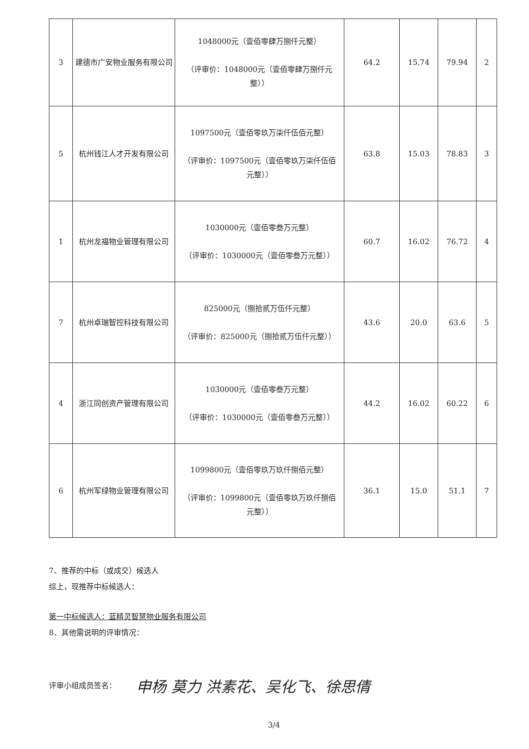| 3 | 建德市广安物业服务有限公司 | 1048000元（壹佰零肆万捌仟元整） （评审价：1048000元（壹佰零肆万捌仟元整）） | 64.2 | 15.74 | 79.94 | 2 |
| 5 | 杭州钱江人才开发有限公司 | 1097500元（壹佰零玖万柒仟伍佰元整） （评审价：1097500元（壹佰零玖万柒仟伍佰元整）） | 63.8 | 15.03 | 78.83 | 3 |
| 1 | 杭州龙福物业管理有限公司 | 1030000元（壹佰零叁万元整） （评审价：1030000元（壹佰零叁万元整）） | 60.7 | 16.02 | 76.72 | 4 |
| 7 | 杭州卓瑞智控科技有限公司 | 825000元（捌拾贰万伍仟元整） （评审价：825000元（捌拾贰万伍仟元整）） | 43.6 | 20.0 | 63.6 | 5 |
| 4 | 浙江同创资产管理有限公司 | 1030000元（壹佰零叁万元整） （评审价：1030000元（壹佰零叁万元整）） | 44.2 | 16.02 | 60.22 | 6 |
| 6 | 杭州军绿物业管理有限公司 | 1099800元（壹佰零玖万玖仟捌佰元整） （评审价：1099800元（壹佰零玖万玖仟捌佰元整）） | 36.1 | 15.0 | 51.1 | 7 |
7、推荐的中标（或成交）候选人
综上，现推荐中标候选人：
第一中标候选人：蓝精灵智慧物业服务有限公司
8、其他需说明的评审情况：
评审小组成员签名：
申杨 莫力 洪素花、吴化飞、徐思倩
3/4